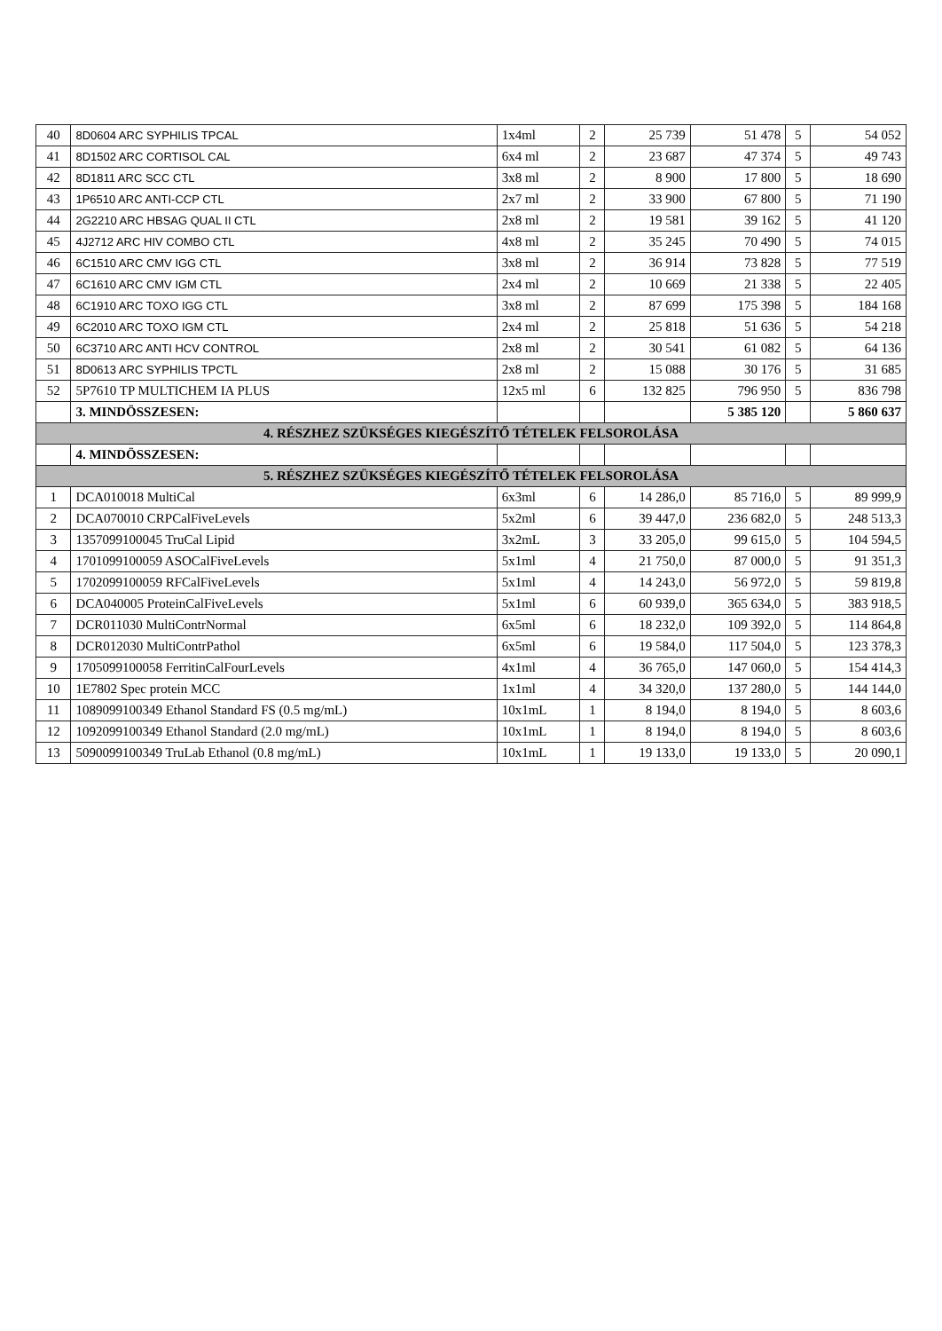| 40 | 8D0604 ARC SYPHILIS TPCAL | 1x4ml | 2 | 25 739 | 51 478 | 5 | 54 052 |
| 41 | 8D1502 ARC CORTISOL CAL | 6x4 ml | 2 | 23 687 | 47 374 | 5 | 49 743 |
| 42 | 8D1811 ARC SCC CTL | 3x8 ml | 2 | 8 900 | 17 800 | 5 | 18 690 |
| 43 | 1P6510 ARC ANTI-CCP CTL | 2x7 ml | 2 | 33 900 | 67 800 | 5 | 71 190 |
| 44 | 2G2210 ARC HBSAG QUAL II CTL | 2x8 ml | 2 | 19 581 | 39 162 | 5 | 41 120 |
| 45 | 4J2712 ARC HIV COMBO CTL | 4x8 ml | 2 | 35 245 | 70 490 | 5 | 74 015 |
| 46 | 6C1510 ARC CMV IGG CTL | 3x8 ml | 2 | 36 914 | 73 828 | 5 | 77 519 |
| 47 | 6C1610 ARC CMV IGM CTL | 2x4 ml | 2 | 10 669 | 21 338 | 5 | 22 405 |
| 48 | 6C1910 ARC TOXO IGG CTL | 3x8 ml | 2 | 87 699 | 175 398 | 5 | 184 168 |
| 49 | 6C2010 ARC TOXO IGM CTL | 2x4 ml | 2 | 25 818 | 51 636 | 5 | 54 218 |
| 50 | 6C3710 ARC ANTI HCV CONTROL | 2x8 ml | 2 | 30 541 | 61 082 | 5 | 64 136 |
| 51 | 8D0613 ARC SYPHILIS TPCTL | 2x8 ml | 2 | 15 088 | 30 176 | 5 | 31 685 |
| 52 | 5P7610 TP MULTICHEM IA PLUS | 12x5 ml | 6 | 132 825 | 796 950 | 5 | 836 798 |
| | 3. MINDÖSSZESEN: | | | | 5 385 120 | | 5 860 637 |
| 4. RÉSZHEZ SZÜKSÉGES KIEGÉSZÍTŐ TÉTELEK FELSOROLÁSA | | | | | | | |
| | 4. MINDÖSSZESEN: | | | | | | |
| 5. RÉSZHEZ SZÜKSÉGES KIEGÉSZÍTŐ TÉTELEK FELSOROLÁSA | | | | | | | |
| 1 | DCA010018 MultiCal | 6x3ml | 6 | 14 286,0 | 85 716,0 | 5 | 89 999,9 |
| 2 | DCA070010 CRPCalFiveLevels | 5x2ml | 6 | 39 447,0 | 236 682,0 | 5 | 248 513,3 |
| 3 | 1357099100045 TruCal Lipid | 3x2mL | 3 | 33 205,0 | 99 615,0 | 5 | 104 594,5 |
| 4 | 1701099100059 ASOCalFiveLevels | 5x1ml | 4 | 21 750,0 | 87 000,0 | 5 | 91 351,3 |
| 5 | 1702099100059 RFCalFiveLevels | 5x1ml | 4 | 14 243,0 | 56 972,0 | 5 | 59 819,8 |
| 6 | DCA040005 ProteinCalFiveLevels | 5x1ml | 6 | 60 939,0 | 365 634,0 | 5 | 383 918,5 |
| 7 | DCR011030 MultiContrNormal | 6x5ml | 6 | 18 232,0 | 109 392,0 | 5 | 114 864,8 |
| 8 | DCR012030 MultiContrPathol | 6x5ml | 6 | 19 584,0 | 117 504,0 | 5 | 123 378,3 |
| 9 | 1705099100058 FerritinCalFourLevels | 4x1ml | 4 | 36 765,0 | 147 060,0 | 5 | 154 414,3 |
| 10 | 1E7802 Spec protein MCC | 1x1ml | 4 | 34 320,0 | 137 280,0 | 5 | 144 144,0 |
| 11 | 1089099100349 Ethanol Standard FS (0.5 mg/mL) | 10x1mL | 1 | 8 194,0 | 8 194,0 | 5 | 8 603,6 |
| 12 | 1092099100349 Ethanol Standard (2.0 mg/mL) | 10x1mL | 1 | 8 194,0 | 8 194,0 | 5 | 8 603,6 |
| 13 | 5090099100349 TruLab Ethanol (0.8 mg/mL) | 10x1mL | 1 | 19 133,0 | 19 133,0 | 5 | 20 090,1 |